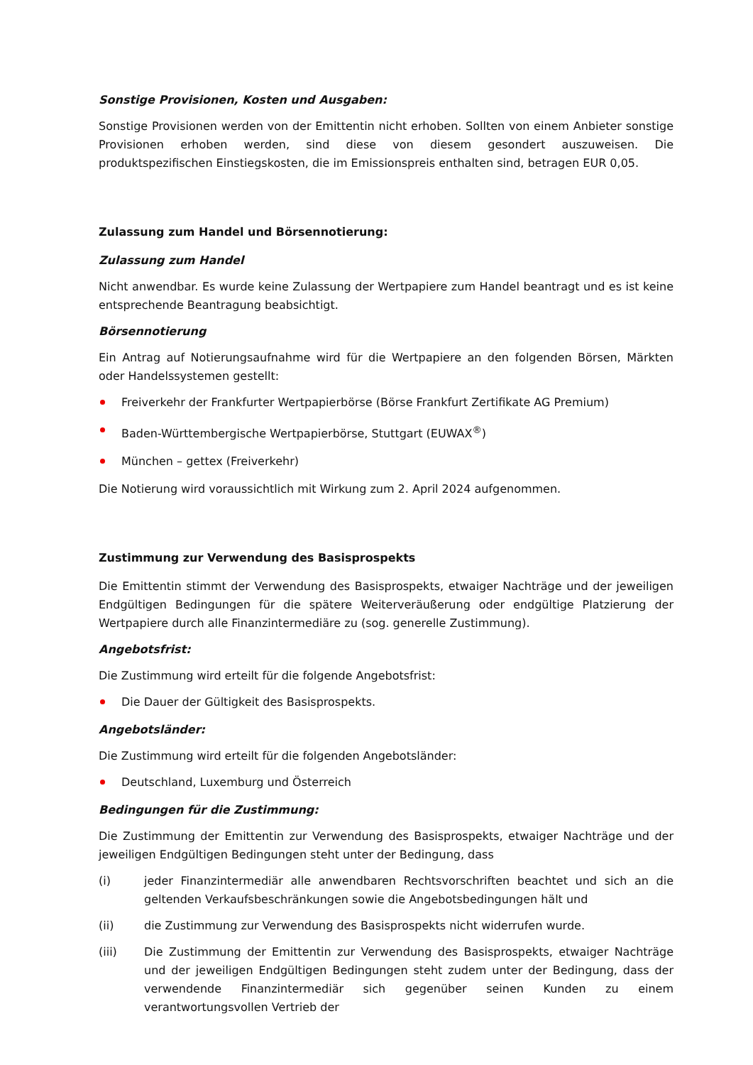Sonstige Provisionen, Kosten und Ausgaben:
Sonstige Provisionen werden von der Emittentin nicht erhoben. Sollten von einem Anbieter sonstige Provisionen erhoben werden, sind diese von diesem gesondert auszuweisen. Die produktspezifischen Einstiegskosten, die im Emissionspreis enthalten sind, betragen EUR 0,05.
Zulassung zum Handel und Börsennotierung:
Zulassung zum Handel
Nicht anwendbar. Es wurde keine Zulassung der Wertpapiere zum Handel beantragt und es ist keine entsprechende Beantragung beabsichtigt.
Börsennotierung
Ein Antrag auf Notierungsaufnahme wird für die Wertpapiere an den folgenden Börsen, Märkten oder Handelssystemen gestellt:
Freiverkehr der Frankfurter Wertpapierbörse (Börse Frankfurt Zertifikate AG Premium)
Baden-Württembergische Wertpapierbörse, Stuttgart (EUWAX<sup>®</sup>)
München – gettex (Freiverkehr)
Die Notierung wird voraussichtlich mit Wirkung zum 2. April 2024 aufgenommen.
Zustimmung zur Verwendung des Basisprospekts
Die Emittentin stimmt der Verwendung des Basisprospekts, etwaiger Nachträge und der jeweiligen Endgültigen Bedingungen für die spätere Weiterveräußerung oder endgültige Platzierung der Wertpapiere durch alle Finanzintermediäre zu (sog. generelle Zustimmung).
Angebotsfrist:
Die Zustimmung wird erteilt für die folgende Angebotsfrist:
Die Dauer der Gültigkeit des Basisprospekts.
Angebotsländer:
Die Zustimmung wird erteilt für die folgenden Angebotsländer:
Deutschland, Luxemburg und Österreich
Bedingungen für die Zustimmung:
Die Zustimmung der Emittentin zur Verwendung des Basisprospekts, etwaiger Nachträge und der jeweiligen Endgültigen Bedingungen steht unter der Bedingung, dass
(i) jeder Finanzintermediär alle anwendbaren Rechtsvorschriften beachtet und sich an die geltenden Verkaufsbeschränkungen sowie die Angebotsbedingungen hält und
(ii) die Zustimmung zur Verwendung des Basisprospekts nicht widerrufen wurde.
(iii) Die Zustimmung der Emittentin zur Verwendung des Basisprospekts, etwaiger Nachträge und der jeweiligen Endgültigen Bedingungen steht zudem unter der Bedingung, dass der verwendende Finanzintermediär sich gegenüber seinen Kunden zu einem verantwortungsvollen Vertrieb der